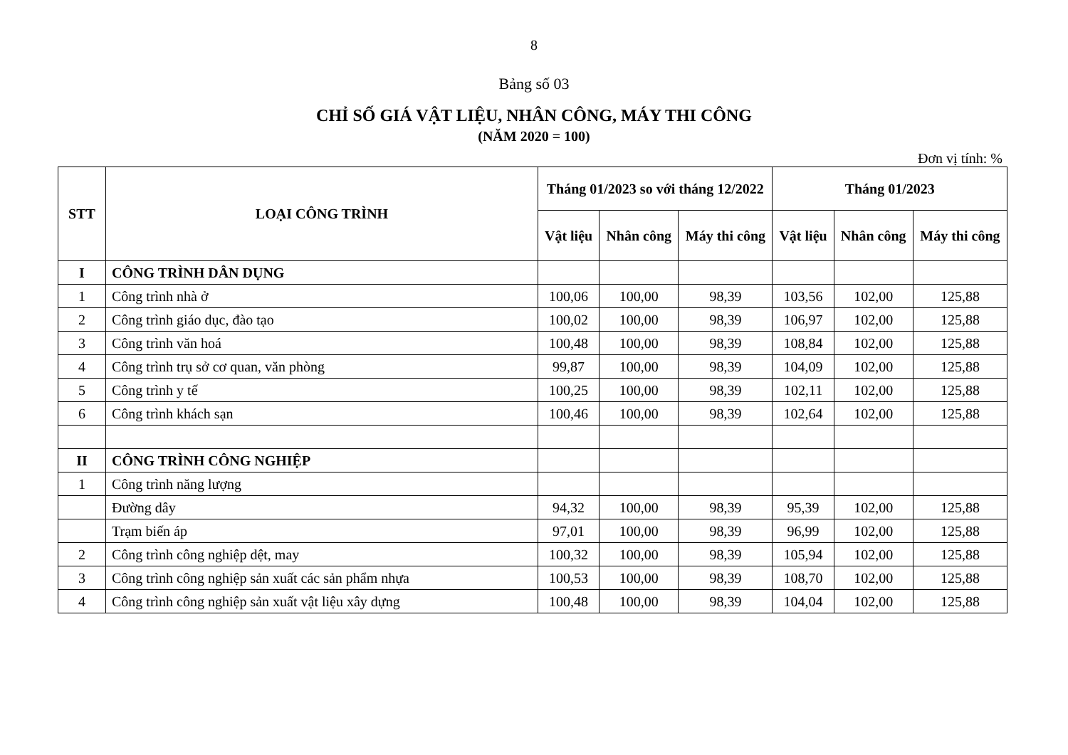8
Bảng số 03
CHỈ SỐ GIÁ VẬT LIỆU, NHÂN CÔNG, MÁY THI CÔNG
(NĂM 2020 = 100)
Đơn vị tính: %
| STT | LOẠI CÔNG TRÌNH | Tháng 01/2023 so với tháng 12/2022 | | | Tháng 01/2023 | | |
| --- | --- | --- | --- | --- | --- | --- | --- |
| | | Vật liệu | Nhân công | Máy thi công | Vật liệu | Nhân công | Máy thi công |
| I | CÔNG TRÌNH DÂN DỤNG | | | | | | |
| 1 | Công trình nhà ở | 100,06 | 100,00 | 98,39 | 103,56 | 102,00 | 125,88 |
| 2 | Công trình giáo dục, đào tạo | 100,02 | 100,00 | 98,39 | 106,97 | 102,00 | 125,88 |
| 3 | Công trình văn hoá | 100,48 | 100,00 | 98,39 | 108,84 | 102,00 | 125,88 |
| 4 | Công trình trụ sở cơ quan, văn phòng | 99,87 | 100,00 | 98,39 | 104,09 | 102,00 | 125,88 |
| 5 | Công trình y tế | 100,25 | 100,00 | 98,39 | 102,11 | 102,00 | 125,88 |
| 6 | Công trình khách sạn | 100,46 | 100,00 | 98,39 | 102,64 | 102,00 | 125,88 |
| II | CÔNG TRÌNH CÔNG NGHIỆP | | | | | | |
| 1 | Công trình năng lượng | | | | | | |
| | Đường dây | 94,32 | 100,00 | 98,39 | 95,39 | 102,00 | 125,88 |
| | Trạm biến áp | 97,01 | 100,00 | 98,39 | 96,99 | 102,00 | 125,88 |
| 2 | Công trình công nghiệp dệt, may | 100,32 | 100,00 | 98,39 | 105,94 | 102,00 | 125,88 |
| 3 | Công trình công nghiệp sản xuất các sản phẩm nhựa | 100,53 | 100,00 | 98,39 | 108,70 | 102,00 | 125,88 |
| 4 | Công trình công nghiệp sản xuất vật liệu xây dựng | 100,48 | 100,00 | 98,39 | 104,04 | 102,00 | 125,88 |